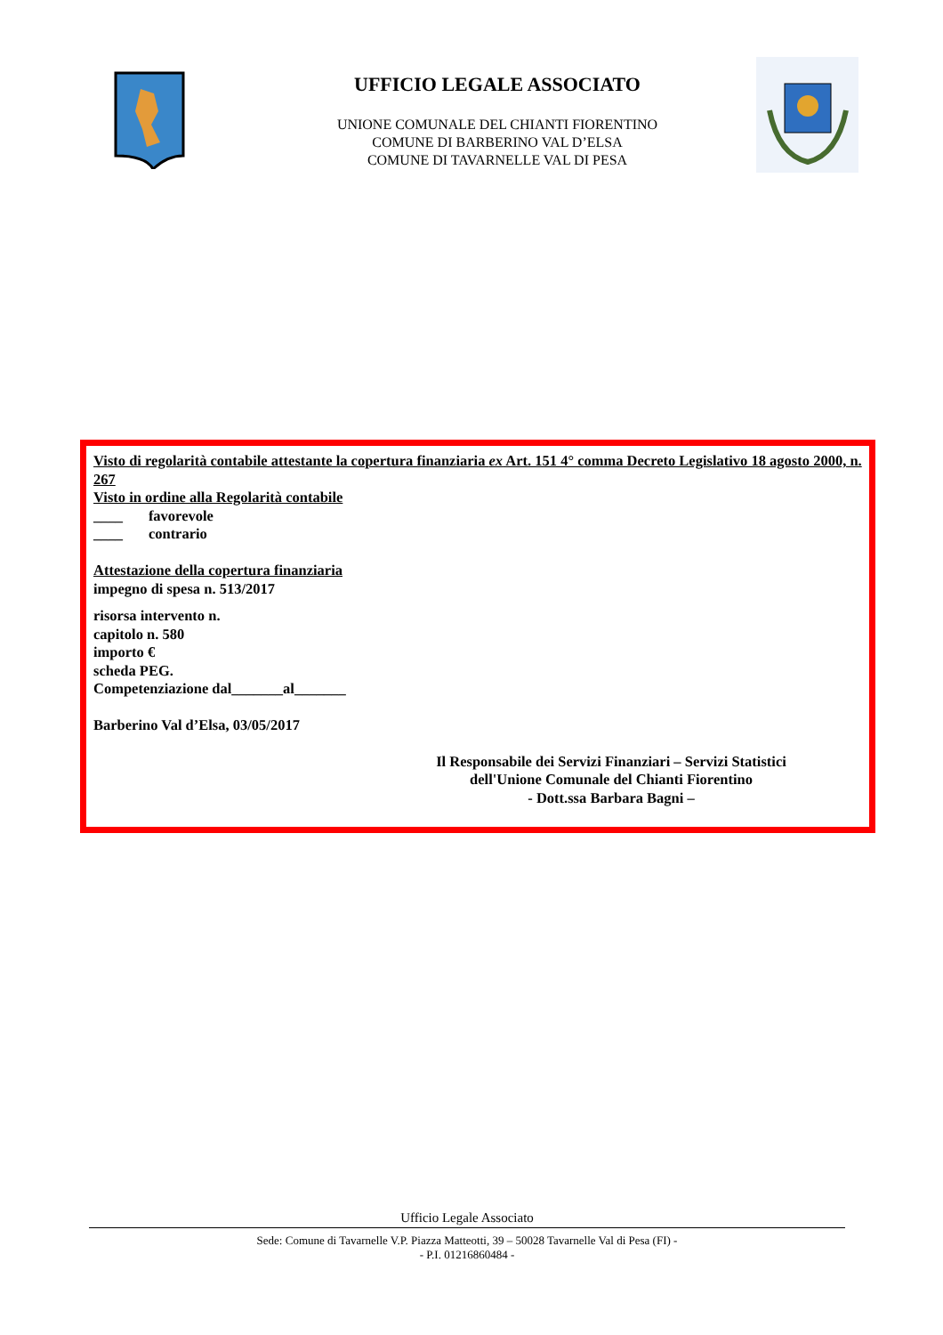UFFICIO LEGALE ASSOCIATO
UNIONE COMUNALE DEL CHIANTI FIORENTINO
COMUNE DI BARBERINO VAL D’ELSA
COMUNE DI TAVARNELLE VAL DI PESA
Visto di regolarità contabile attestante la copertura finanziaria ex Art. 151 4° comma Decreto Legislativo 18 agosto 2000, n. 267
Visto in ordine alla Regolarità contabile
____ favorevole
____ contrario
Attestazione della copertura finanziaria
impegno di spesa n. 513/2017
risorsa intervento n.
capitolo n. 580
importo €
scheda PEG.
Competenziazione dal_______al_______
Barberino Val d’Elsa, 03/05/2017
Il Responsabile dei Servizi Finanziari – Servizi Statistici
dell'Unione Comunale del Chianti Fiorentino
- Dott.ssa Barbara Bagni –
Ufficio Legale Associato
Sede: Comune di Tavarnelle V.P. Piazza Matteotti, 39 – 50028 Tavarnelle Val di Pesa (FI) -
- P.I. 01216860484 -